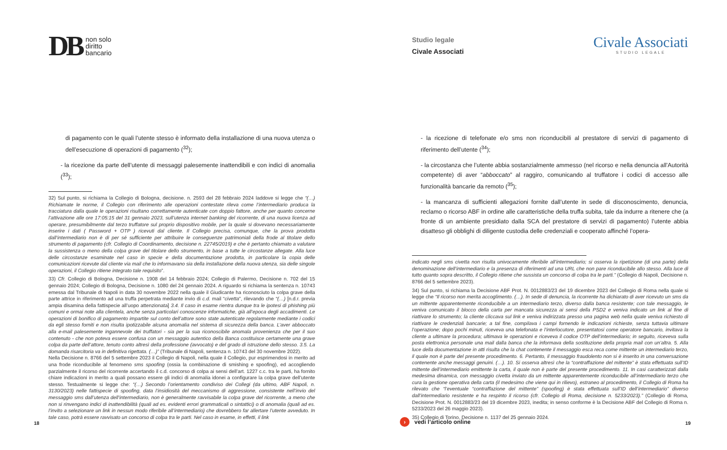DB non solo
diritto
bancario
di pagamento con le quali l’utente stesso è informato della installazione di una nuova utenza o dell’esecuzione di operazioni di pagamento (<sup>32</sup>);
- la ricezione da parte dell’utente di messaggi palesemente inattendibili e con indici di anomalia (<sup>33</sup>);
32) Sul punto, si richiama la Collegio di Bologna, decisione. n. 2593 del 28 febbraio 2024 laddove si legge che “(…) Richiamate le norme, il Collegio con riferimento alle operazioni contestate rileva come l’intermediario produca la tracciatura dalla quale le operazioni risultano correttamente autenticate con doppio fattore, anche per quanto concerne l’attivazione alle ore 17:05:15 del 31 gennaio 2023, sull’utenza internet banking del ricorrente, di una nuova licenza ad operare, presumibilmente dal terzo truffatore sul proprio dispositivo mobile, per la quale si dovevano necessariamente inserire i dati ( Password + OTP ) ricevuti dal cliente. Il Collegio precisa, comunque, che la prova prodotta dall’intermediario non è di per sé sufficiente per attribuire le conseguenze patrimoniali della frode al titolare dello strumento di pagamento (cfr. Collegio di Coordinamento, decisione n. 22745/2019) e che è pertanto chiamato a valutare la sussistenza o meno della colpa grave del titolare dello strumento, in base a tutte le circostanze allegate. Alla luce delle circostanze esaminate nel caso in specie e della documentazione prodotta, in particolare la copia delle comunicazioni ricevute dal cliente via mail che lo informavano sia della installazione della nuova utenza, sia delle singole operazioni, il Collegio ritiene integrato tale requisito”.
33) Cfr. Collegio di Bologna, Decisione n. 1908 del 14 febbraio 2024; Collegio di Palermo, Decisione n. 702 del 15 gennaio 2024; Collegio di Bologna, Decisione n. 1080 del 24 gennaio 2024. A riguardo si richiama la sentenza n. 10743 emessa dal Tribunale di Napoli in data 30 novembre 2022 nella quale il Giudicante ha riconosciuto la colpa grave della parte attrice in riferimento ad una truffa perpetrata mediante invio di c.d. mail “civetta”, rilevando che “(…) [n.d.r. previa ampia disamina della fattispecie all’uopo attenzionata] 3.4. Il caso in esame rientra dunque tra le ipotesi di phishing più comuni e ormai note alla clientela, anche senza particolari conoscenze informatiche, già all’epoca degli accadimenti. Le operazioni di bonifico di pagamento impartite sul conto dell’attore sono state autenticate regolarmente mediante i codici da egli stesso forniti e non risulta ipotizzabile alcuna anomalia nel sistema di sicurezza della banca. L’aver abboccato alla e-mail palesemente ingannevole dei truffatori - sia per la sua riconoscibile anomala provenienza che per il suo contenuto - che non poteva essere confusa con un messaggio autentico della Banca costituisce certamente una grave colpa da parte dell’attore, tenuto conto altresì della professione (avvocato) e del grado di istruzione dello stesso. 3.5. La domanda risarcitoria va in definitiva rigettata. (…)” (Tribunale di Napoli, sentenza n. 10743 del 30 novembre 2022).
Nella Decisione n. 8766 del 5 settembre 2023 il Collegio di Napoli, nella quale il Collegio, pur esprimendosi in merito ad una frode riconducibile al fenomeno sms spoofing (ossia la combinazione di smishing e spoofing), ed accogliendo parzialmente il ricorso del ricorrente accertando il c.d. concorso di colpa ai sensi dell’art. 1227 c.c. tra le parti, ha fornito chiare indicazioni in merito a quali possano essere gli indici di anomalia idonei a configurare la colpa grave dell’utente stesso. Testualmente si legge che: “(…) Secondo l’orientamento condiviso dei Collegi (da ultimo, ABF Napoli, n. 3130/2023) nelle fattispecie di spoofing, data l’insidiosità del meccanismo di aggressione, consistente nell’invio del messaggio sms dall’utenza dell’intermediario, non è generalmente ravvisabile la colpa grave del ricorrente, a meno che non si rinvengano indici di inattendibilità (quali ad es. evidenti errori grammaticali o sintattici) o di anomalia (quali ad es. l’invito a selezionare un link in nessun modo riferibile all’intermediario) che dovrebbero far allertare l’utente avveduto. In tale caso, potrà essere ravvisato un concorso di colpa tra le parti. Nel caso in esame, in effetti, il link
18
Studio legale
Civale Associati
Civale Associati
STUDIO LEGALE
- la ricezione di telefonate e/o sms non riconducibili al prestatore di servizi di pagamento di riferimento dell’utente (<sup>34</sup>);
- la circostanza che l’utente abbia sostanzialmente ammesso (nel ricorso e nella denuncia all’Autorità competente) di aver “abboccato” al raggiro, comunicando al truffatore i codici di accesso alle funzionalità bancarie da remoto (<sup>35</sup>);
- la mancanza di sufficienti allegazioni fornite dall’utente in sede di disconoscimento, denuncia, reclamo o ricorso ABF in ordine alle caratteristiche della truffa subita, tale da indurre a ritenere che (a fronte di un ambiente presidiato dalla SCA del prestatore di servizi di pagamento) l’utente abbia disatteso gli obblighi di diligente custodia delle credenziali e cooperato affinché l’opera-
indicato negli sms civetta non risulta univocamente riferibile all’intermediario; si osserva la ripetizione (di una parte) della denominazione dell’intermediario e la presenza di riferimenti ad una URL che non pare riconducibile allo stesso. Alla luce di tutto quanto sopra descritto, il Collegio ritiene che sussista un concorso di colpa tra le parti.” (Collegio di Napoli, Decisione n. 8766 del 5 settembre 2023).
34) Sul punto, si richiama la Decisione ABF Prot. N. 0012883/23 del 19 dicembre 2023 del Collegio di Roma nella quale si legge che “Il ricorso non merita accoglimento. (…). In sede di denuncia, la ricorrente ha dichiarato di aver ricevuto un sms da un mittente apparentemente riconducibile a un intermediario terzo, diverso dalla banca resistente; con tale messaggio, le veniva comunicato il blocco della carta per mancata sicurezza ai sensi della PSD2 e veniva indicato un link al fine di riattivare lo strumento; la cliente cliccava sul link e veniva indirizzata presso una pagina web nella quale veniva richiesto di riattivare le credenziali bancarie; a tal fine, compilava i campi fornendo le indicazioni richieste, senza tuttavia ultimare l’operazione; dopo pochi minuti, riceveva una telefonata e l’interlocutore, presentatosi come operatore bancario, invitava la cliente a ultimare la procedura; ultimava le operazioni e riceveva il codice OTP dell’intermediario; in seguito, riceveva sulla posta elettronica personale una mail dalla banca che la informava della sostituzione della propria mail con un’altra. 5. Alla luce della documentazione in atti risulta che la chat contenente il messaggio esca reca come mittente un intermediario terzo, il quale non è parte del presente procedimento. 6. Pertanto, il messaggio fraudolento non si è inserito in una conversazione contenente anche messaggi genuini. (…). 10. Si osserva altresì che la “contraffazione del mittente” è stata effettuata sull’ID mittente dell’intermediario emittente la carta, il quale non è parte del presente procedimento. 11. In casi caratterizzati dalla medesima dinamica, con messaggio civetta inviato da un mittente apparentemente riconducibile all’intermediario terzo che cura la gestione operativa della carta (il medesimo che viene qui in rilievo), estraneo al procedimento, il Collegio di Roma ha rilevato che “l’eventuale “contraffazione del mittente” (spoofing) è stata effettuata sull’ID dell’intermediario” diverso dall’intermediario resistente e ha respinto il ricorso (cfr. Collegio di Roma, decisione n. 5233/2023).” (Collegio di Roma, Decisione Prot. N. 0012883/23 del 19 dicembre 2023, inedita; in senso conforme è la Decisione ABF del Collegio di Roma n. 5233/2023 del 26 maggio 2023).
35) Collegio di Torino, Decisione n. 1137 del 25 gennaio 2024.
› vedi l’articolo online 19